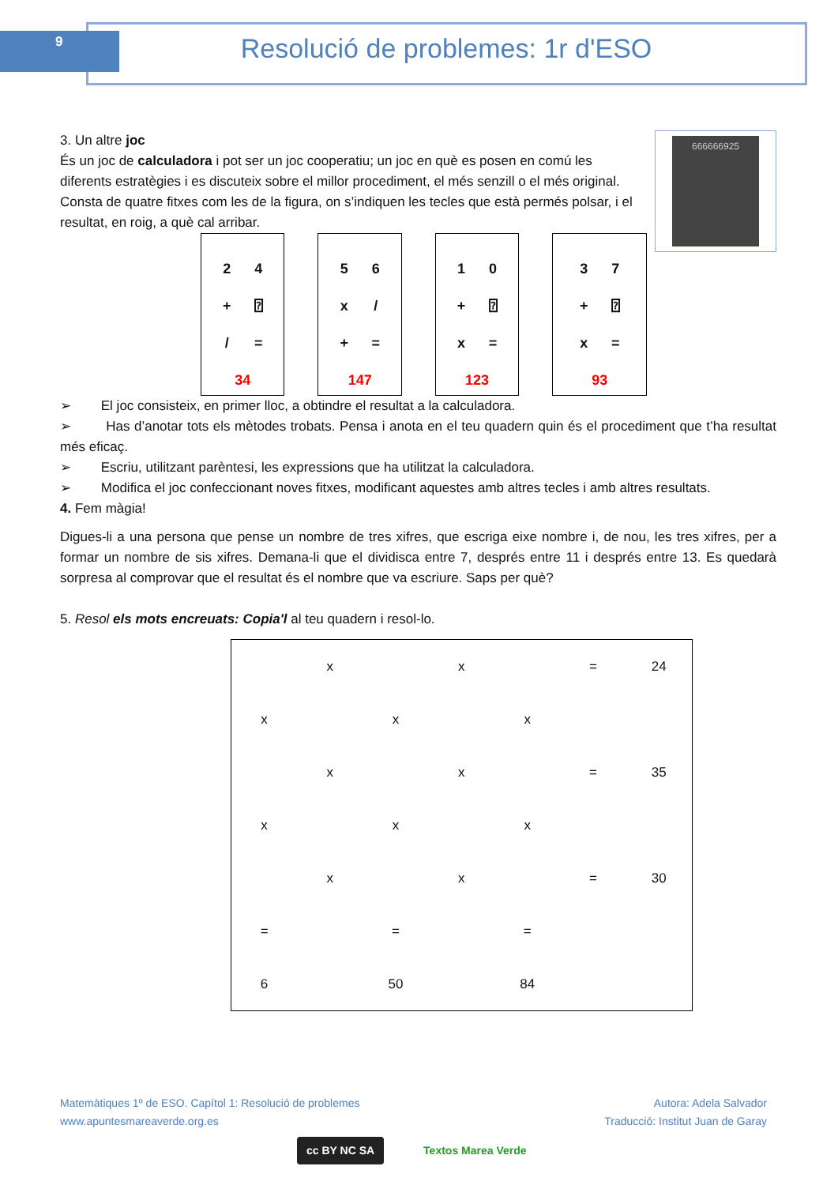9 Resolució de problemes: 1r d'ESO
666666925
3. Un altre joc
És un joc de calculadora i pot ser un joc cooperatiu; un joc en què es posen en comú les diferents estratègies i es discuteix sobre el millor procediment, el més senzill o el més original.
Consta de quatre fitxes com les de la figura, on s’indiquen les tecles que està permés polsar, i el resultat, en roig, a què cal arribar.
| 2 | 4 |
| + | ⍰ |
| / | = |
| 34 | |
| 5 | 6 |
| x | / |
| + | = |
| 147 | |
| 1 | 0 |
| + | ⍰ |
| x | = |
| 123 | |
| 3 | 7 |
| + | ⍰ |
| x | = |
| 93 | |
➢ El joc consisteix, en primer lloc, a obtindre el resultat a la calculadora.
➢ Has d’anotar tots els mètodes trobats. Pensa i anota en el teu quadern quin és el procediment que t’ha resultat més eficaç.
➢ Escriu, utilitzant parèntesi, les expressions que ha utilitzat la calculadora.
➢ Modifica el joc confeccionant noves fitxes, modificant aquestes amb altres tecles i amb altres resultats.
4. Fem màgia!
Digues-li a una persona que pense un nombre de tres xifres, que escriga eixe nombre i, de nou, les tres xifres, per a formar un nombre de sis xifres. Demana-li que el dividisca entre 7, després entre 11 i després entre 13. Es quedarà sorpresa al comprovar que el resultat és el nombre que va escriure. Saps per què?
5. Resol els mots encreuats: Copia'l al teu quadern i resol-lo.
| | x | | x | | = | 24 |
| x | | x | | x | | |
| | x | | x | | = | 35 |
| x | | x | | x | | |
| | x | | x | | = | 30 |
| = | | = | | = | | |
| 6 | | 50 | | 84 | | |
Matemàtiques 1º de ESO. Capítol 1: Resolució de problemes Autora: Adela Salvador
www.apuntesmareaverde.org.es Traducció: Institut Juan de Garay
cc BY NC SA Textos Marea Verde